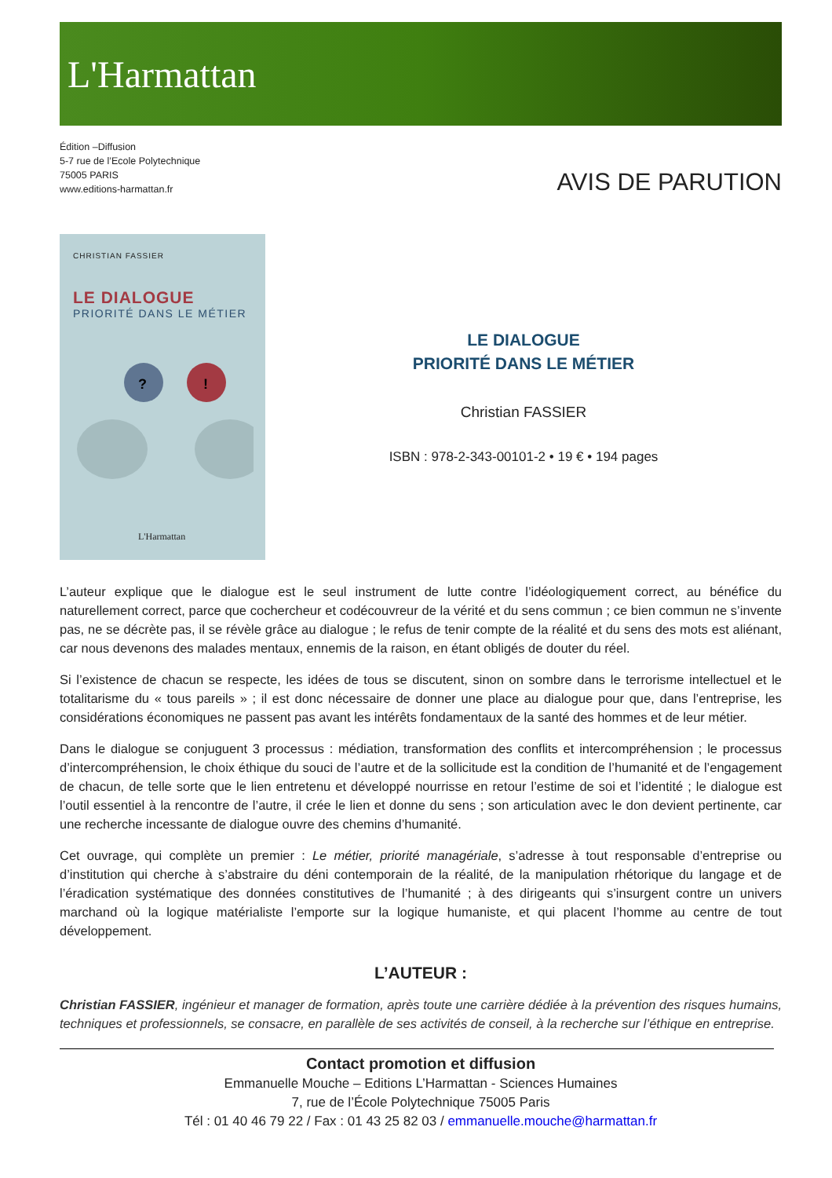L'Harmattan
Édition –Diffusion
5-7 rue de l’Ecole Polytechnique
75005 PARIS
www.editions-harmattan.fr
AVIS DE PARUTION
CHRISTIAN FASSIER
LE DIALOGUE
PRIORITÉ DANS LE MÉTIER
?
!
L'Harmattan
LE DIALOGUE
PRIORITÉ DANS LE MÉTIER
Christian FASSIER
ISBN : 978-2-343-00101-2 • 19 € • 194 pages
L’auteur explique que le dialogue est le seul instrument de lutte contre l’idéologiquement correct, au bénéfice du naturellement correct, parce que cochercheur et codécouvreur de la vérité et du sens commun ; ce bien commun ne s’invente pas, ne se décrète pas, il se révèle grâce au dialogue ; le refus de tenir compte de la réalité et du sens des mots est aliénant, car nous devenons des malades mentaux, ennemis de la raison, en étant obligés de douter du réel.
Si l’existence de chacun se respecte, les idées de tous se discutent, sinon on sombre dans le terrorisme intellectuel et le totalitarisme du « tous pareils » ; il est donc nécessaire de donner une place au dialogue pour que, dans l’entreprise, les considérations économiques ne passent pas avant les intérêts fondamentaux de la santé des hommes et de leur métier.
Dans le dialogue se conjuguent 3 processus : médiation, transformation des conflits et intercompréhension ; le processus d’intercompréhension, le choix éthique du souci de l’autre et de la sollicitude est la condition de l’humanité et de l’engagement de chacun, de telle sorte que le lien entretenu et développé nourrisse en retour l’estime de soi et l’identité ; le dialogue est l’outil essentiel à la rencontre de l’autre, il crée le lien et donne du sens ; son articulation avec le don devient pertinente, car une recherche incessante de dialogue ouvre des chemins d’humanité.
Cet ouvrage, qui complète un premier : Le métier, priorité managériale, s’adresse à tout responsable d’entreprise ou d’institution qui cherche à s’abstraire du déni contemporain de la réalité, de la manipulation rhétorique du langage et de l’éradication systématique des données constitutives de l’humanité ; à des dirigeants qui s’insurgent contre un univers marchand où la logique matérialiste l’emporte sur la logique humaniste, et qui placent l’homme au centre de tout développement.
L’AUTEUR :
Christian FASSIER, ingénieur et manager de formation, après toute une carrière dédiée à la prévention des risques humains, techniques et professionnels, se consacre, en parallèle de ses activités de conseil, à la recherche sur l’éthique en entreprise.
Contact promotion et diffusion
Emmanuelle Mouche – Editions L’Harmattan - Sciences Humaines
7, rue de l’École Polytechnique 75005 Paris
Tél : 01 40 46 79 22 / Fax : 01 43 25 82 03 / emmanuelle.mouche@harmattan.fr